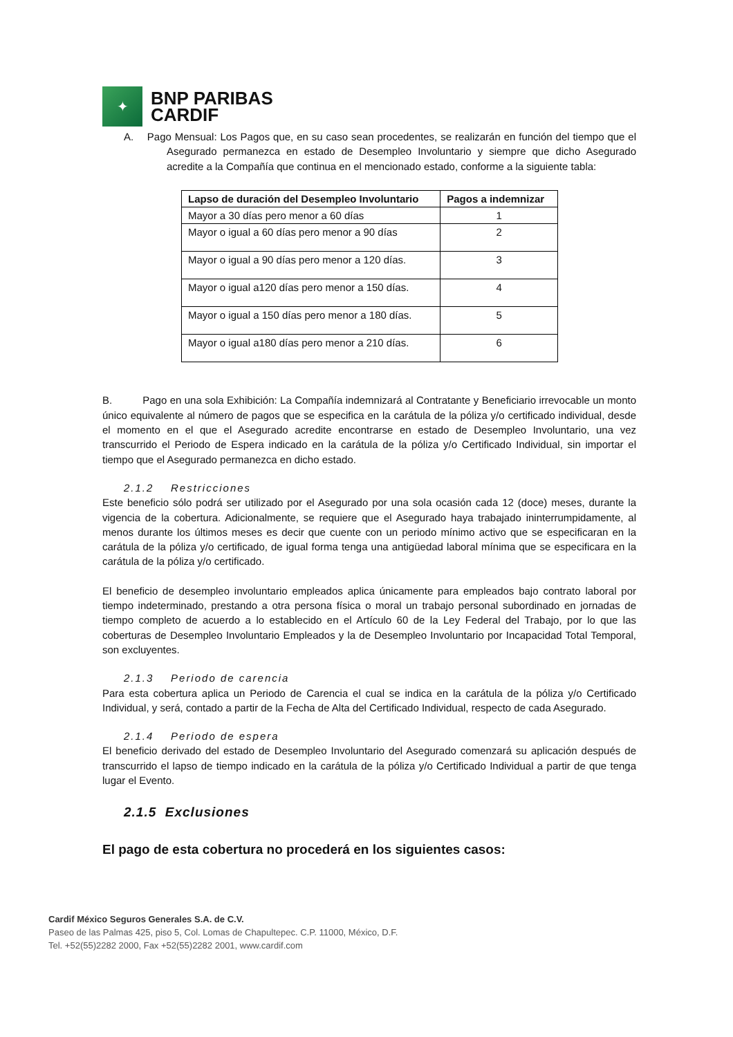✦
BNP PARIBAS
CARDIF
A. Pago Mensual: Los Pagos que, en su caso sean procedentes, se realizarán en función del tiempo que el Asegurado permanezca en estado de Desempleo Involuntario y siempre que dicho Asegurado acredite a la Compañía que continua en el mencionado estado, conforme a la siguiente tabla:
| Lapso de duración del Desempleo Involuntario | Pagos a indemnizar |
| --- | --- |
| Mayor a 30 días pero menor a 60 días | 1 |
| Mayor o igual a 60 días pero menor a 90 días | 2 |
| Mayor o igual a 90 días pero menor a 120 días. | 3 |
| Mayor o igual a120 días pero menor a 150 días. | 4 |
| Mayor o igual a 150 días pero menor a 180 días. | 5 |
| Mayor o igual a180 días pero menor a 210 días. | 6 |
B. Pago en una sola Exhibición: La Compañía indemnizará al Contratante y Beneficiario irrevocable un monto único equivalente al número de pagos que se especifica en la carátula de la póliza y/o certificado individual, desde el momento en el que el Asegurado acredite encontrarse en estado de Desempleo Involuntario, una vez transcurrido el Periodo de Espera indicado en la carátula de la póliza y/o Certificado Individual, sin importar el tiempo que el Asegurado permanezca en dicho estado.
2.1.2 Restricciones
Este beneficio sólo podrá ser utilizado por el Asegurado por una sola ocasión cada 12 (doce) meses, durante la vigencia de la cobertura. Adicionalmente, se requiere que el Asegurado haya trabajado ininterrumpidamente, al menos durante los últimos meses es decir que cuente con un periodo mínimo activo que se especificaran en la carátula de la póliza y/o certificado, de igual forma tenga una antigüedad laboral mínima que se especificara en la carátula de la póliza y/o certificado.
El beneficio de desempleo involuntario empleados aplica únicamente para empleados bajo contrato laboral por tiempo indeterminado, prestando a otra persona física o moral un trabajo personal subordinado en jornadas de tiempo completo de acuerdo a lo establecido en el Artículo 60 de la Ley Federal del Trabajo, por lo que las coberturas de Desempleo Involuntario Empleados y la de Desempleo Involuntario por Incapacidad Total Temporal, son excluyentes.
2.1.3 Periodo de carencia
Para esta cobertura aplica un Periodo de Carencia el cual se indica en la carátula de la póliza y/o Certificado Individual, y será, contado a partir de la Fecha de Alta del Certificado Individual, respecto de cada Asegurado.
2.1.4 Periodo de espera
El beneficio derivado del estado de Desempleo Involuntario del Asegurado comenzará su aplicación después de transcurrido el lapso de tiempo indicado en la carátula de la póliza y/o Certificado Individual a partir de que tenga lugar el Evento.
2.1.5 Exclusiones
El pago de esta cobertura no procederá en los siguientes casos:
Cardif México Seguros Generales S.A. de C.V.
Paseo de las Palmas 425, piso 5, Col. Lomas de Chapultepec. C.P. 11000, México, D.F.
Tel. +52(55)2282 2000, Fax +52(55)2282 2001, www.cardif.com